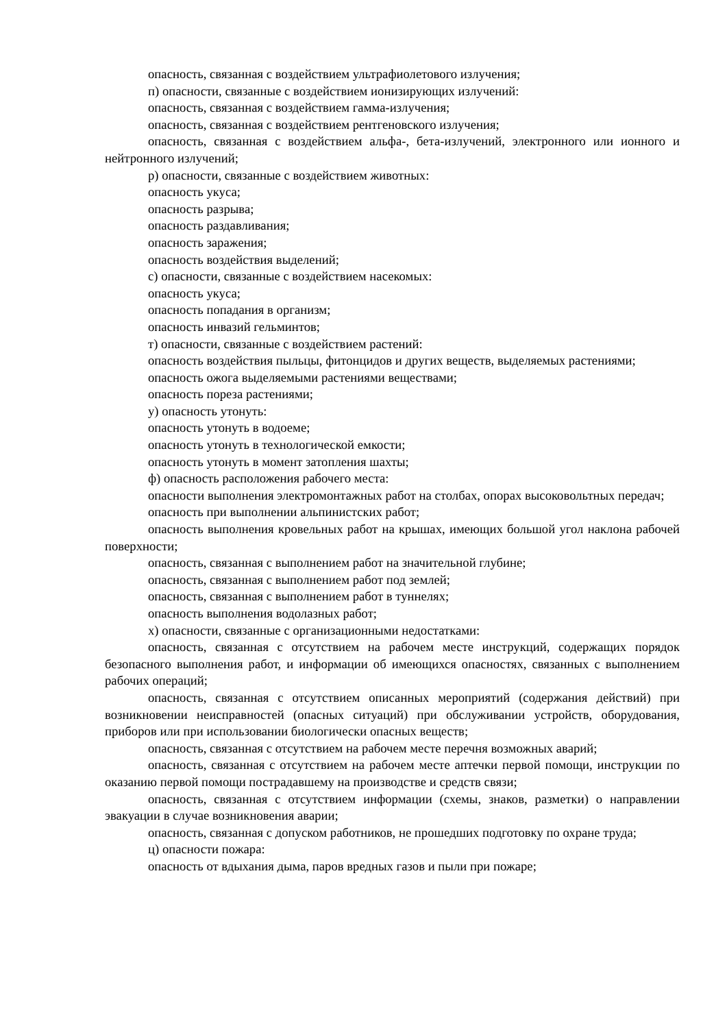опасность, связанная с воздействием ультрафиолетового излучения;
п) опасности, связанные с воздействием ионизирующих излучений:
опасность, связанная с воздействием гамма-излучения;
опасность, связанная с воздействием рентгеновского излучения;
опасность, связанная с воздействием альфа-, бета-излучений, электронного или ионного и нейтронного излучений;
р) опасности, связанные с воздействием животных:
опасность укуса;
опасность разрыва;
опасность раздавливания;
опасность заражения;
опасность воздействия выделений;
с) опасности, связанные с воздействием насекомых:
опасность укуса;
опасность попадания в организм;
опасность инвазий гельминтов;
т) опасности, связанные с воздействием растений:
опасность воздействия пыльцы, фитонцидов и других веществ, выделяемых растениями;
опасность ожога выделяемыми растениями веществами;
опасность пореза растениями;
у) опасность утонуть:
опасность утонуть в водоеме;
опасность утонуть в технологической емкости;
опасность утонуть в момент затопления шахты;
ф) опасность расположения рабочего места:
опасности выполнения электромонтажных работ на столбах, опорах высоковольтных передач;
опасность при выполнении альпинистских работ;
опасность выполнения кровельных работ на крышах, имеющих большой угол наклона рабочей поверхности;
опасность, связанная с выполнением работ на значительной глубине;
опасность, связанная с выполнением работ под землей;
опасность, связанная с выполнением работ в туннелях;
опасность выполнения водолазных работ;
х) опасности, связанные с организационными недостатками:
опасность, связанная с отсутствием на рабочем месте инструкций, содержащих порядок безопасного выполнения работ, и информации об имеющихся опасностях, связанных с выполнением рабочих операций;
опасность, связанная с отсутствием описанных мероприятий (содержания действий) при возникновении неисправностей (опасных ситуаций) при обслуживании устройств, оборудования, приборов или при использовании биологически опасных веществ;
опасность, связанная с отсутствием на рабочем месте перечня возможных аварий;
опасность, связанная с отсутствием на рабочем месте аптечки первой помощи, инструкции по оказанию первой помощи пострадавшему на производстве и средств связи;
опасность, связанная с отсутствием информации (схемы, знаков, разметки) о направлении эвакуации в случае возникновения аварии;
опасность, связанная с допуском работников, не прошедших подготовку по охране труда;
ц) опасности пожара:
опасность от вдыхания дыма, паров вредных газов и пыли при пожаре;